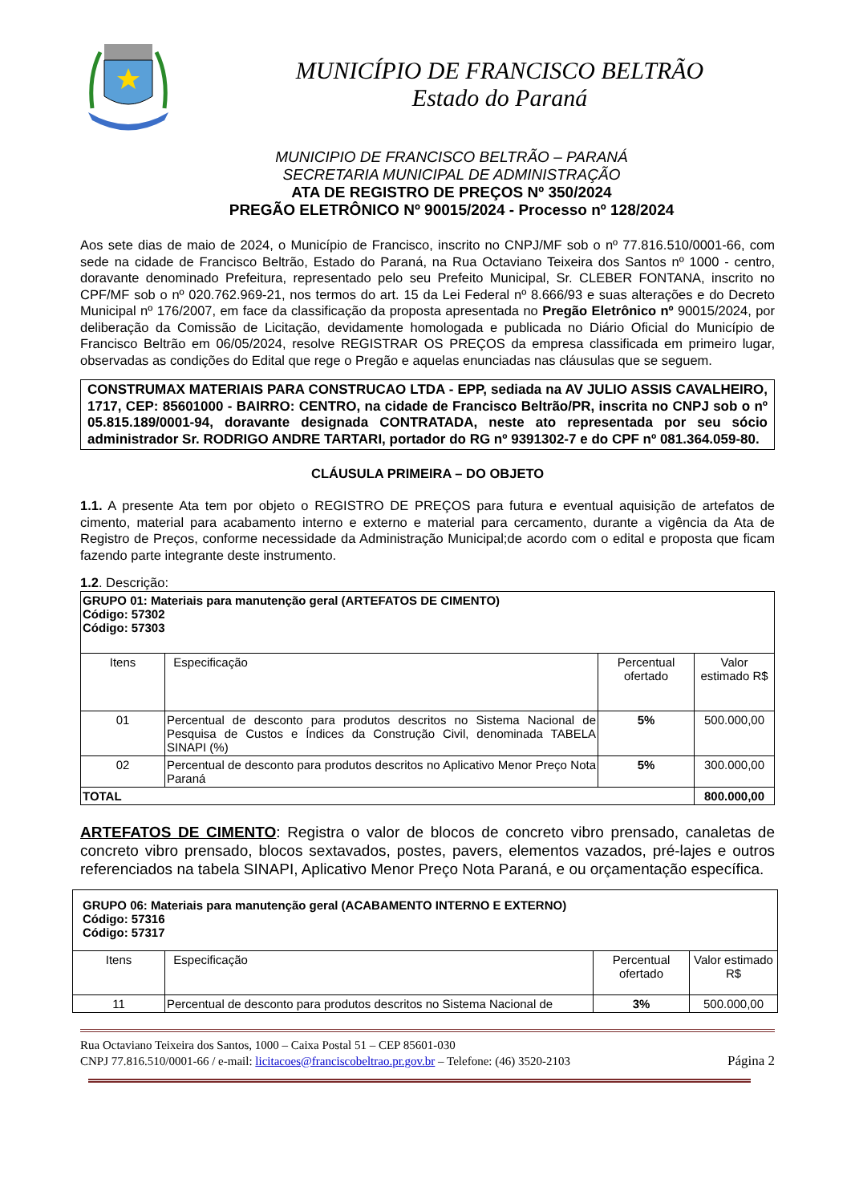MUNICÍPIO DE FRANCISCO BELTRÃO
Estado do Paraná
MUNICIPIO DE FRANCISCO BELTRÃO – PARANÁ
SECRETARIA MUNICIPAL DE ADMINISTRAÇÃO
ATA DE REGISTRO DE PREÇOS Nº 350/2024
PREGÃO ELETRÔNICO Nº 90015/2024 - Processo nº 128/2024
Aos sete dias de maio de 2024, o Município de Francisco, inscrito no CNPJ/MF sob o nº 77.816.510/0001-66, com sede na cidade de Francisco Beltrão, Estado do Paraná, na Rua Octaviano Teixeira dos Santos nº 1000 - centro, doravante denominado Prefeitura, representado pelo seu Prefeito Municipal, Sr. CLEBER FONTANA, inscrito no CPF/MF sob o nº 020.762.969-21, nos termos do art. 15 da Lei Federal nº 8.666/93 e suas alterações e do Decreto Municipal nº 176/2007, em face da classificação da proposta apresentada no Pregão Eletrônico nº 90015/2024, por deliberação da Comissão de Licitação, devidamente homologada e publicada no Diário Oficial do Município de Francisco Beltrão em 06/05/2024, resolve REGISTRAR OS PREÇOS da empresa classificada em primeiro lugar, observadas as condições do Edital que rege o Pregão e aquelas enunciadas nas cláusulas que se seguem.
CONSTRUMAX MATERIAIS PARA CONSTRUCAO LTDA - EPP, sediada na AV JULIO ASSIS CAVALHEIRO, 1717, CEP: 85601000 - BAIRRO: CENTRO, na cidade de Francisco Beltrão/PR, inscrita no CNPJ sob o nº 05.815.189/0001-94, doravante designada CONTRATADA, neste ato representada por seu sócio administrador Sr. RODRIGO ANDRE TARTARI, portador do RG nº 9391302-7 e do CPF nº 081.364.059-80.
CLÁUSULA PRIMEIRA – DO OBJETO
1.1. A presente Ata tem por objeto o REGISTRO DE PREÇOS para futura e eventual aquisição de artefatos de cimento, material para acabamento interno e externo e material para cercamento, durante a vigência da Ata de Registro de Preços, conforme necessidade da Administração Municipal;de acordo com o edital e proposta que ficam fazendo parte integrante deste instrumento.
1.2. Descrição:
| GRUPO 01: Materiais para manutenção geral (ARTEFATOS DE CIMENTO) Código: 57302 Código: 57303 | | | |
| Itens | Especificação | Percentual ofertado | Valor estimado R$ |
| 01 | Percentual de desconto para produtos descritos no Sistema Nacional de Pesquisa de Custos e Índices da Construção Civil, denominada TABELA SINAPI (%) | 5% | 500.000,00 |
| 02 | Percentual de desconto para produtos descritos no Aplicativo Menor Preço Nota Paraná | 5% | 300.000,00 |
| TOTAL | | | 800.000,00 |
ARTEFATOS DE CIMENTO: Registra o valor de blocos de concreto vibro prensado, canaletas de concreto vibro prensado, blocos sextavados, postes, pavers, elementos vazados, pré-lajes e outros referenciados na tabela SINAPI, Aplicativo Menor Preço Nota Paraná, e ou orçamentação específica.
| GRUPO 06: Materiais para manutenção geral (ACABAMENTO INTERNO E EXTERNO) Código: 57316 Código: 57317 | | | |
| Itens | Especificação | Percentual ofertado | Valor estimado R$ |
| 11 | Percentual de desconto para produtos descritos no Sistema Nacional de | 3% | 500.000,00 |
Rua Octaviano Teixeira dos Santos, 1000 – Caixa Postal 51 – CEP 85601-030
CNPJ 77.816.510/0001-66 / e-mail: licitacoes@franciscobeltrao.pr.gov.br – Telefone: (46) 3520-2103 Página 2